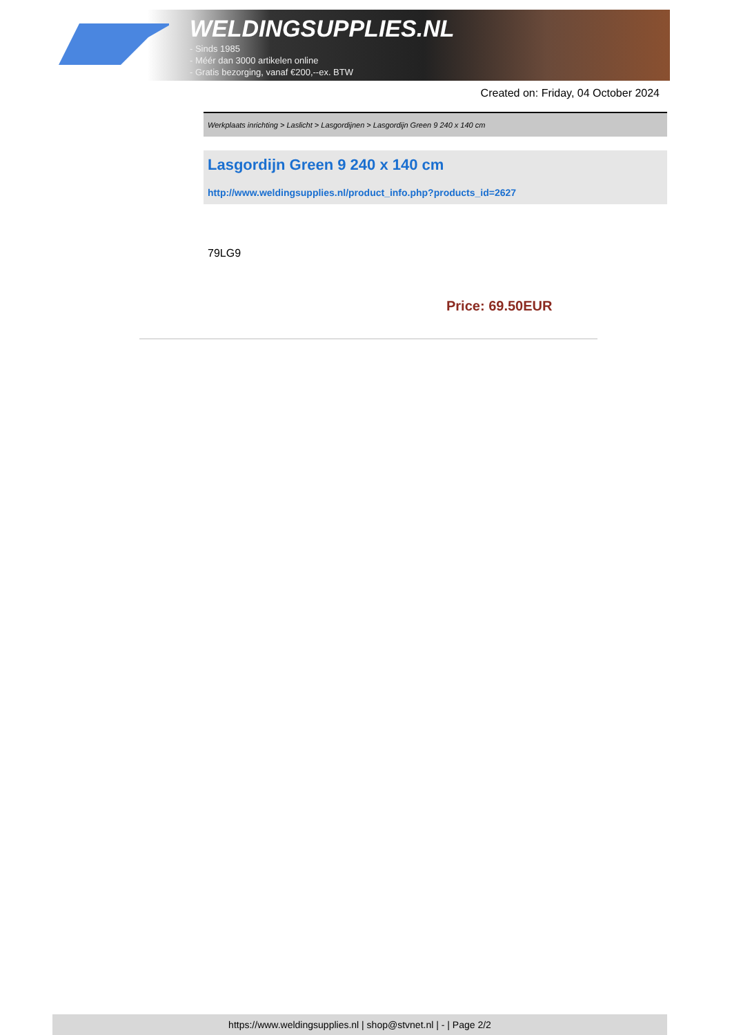WELDINGSUPPLIES.NL
- Sinds 1985
- Méér dan 3000 artikelen online
- Gratis bezorging, vanaf €200,--ex. BTW
Created on: Friday, 04 October 2024
Werkplaats inrichting > Laslicht > Lasgordijnen > Lasgordijn Green 9 240 x 140 cm
Lasgordijn Green 9 240 x 140 cm
http://www.weldingsupplies.nl/product_info.php?products_id=2627
79LG9
Price: 69.50EUR
https://www.weldingsupplies.nl | shop@stvnet.nl | - | Page 2/2